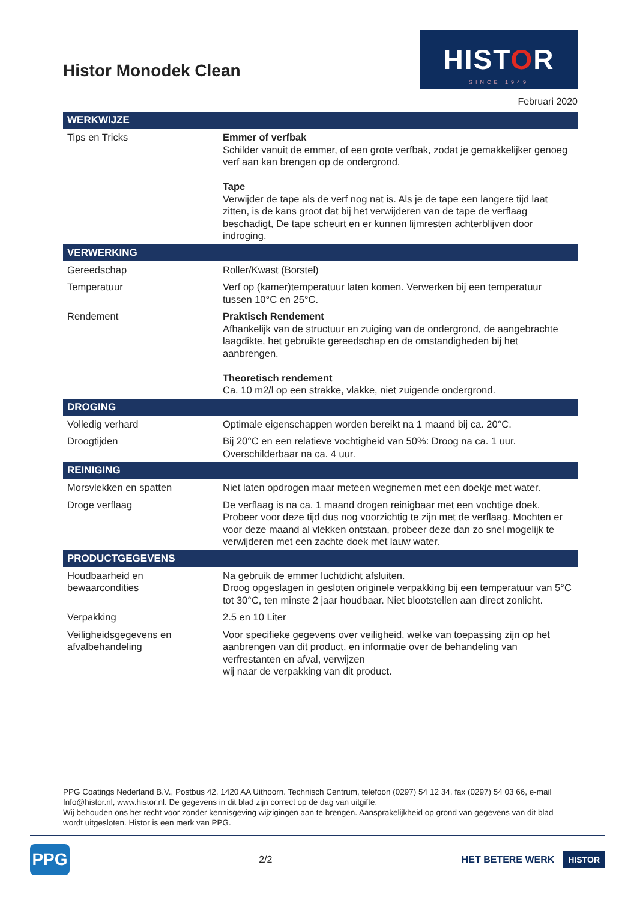Histor Monodek Clean
HISTOR
SINCE 1949
Februari 2020
| WERKWIJZE | |
| --- | --- |
| Tips en Tricks | Emmer of verfbak Schilder vanuit de emmer, of een grote verfbak, zodat je gemakkelijker genoeg verf aan kan brengen op de ondergrond. Tape Verwijder de tape als de verf nog nat is. Als je de tape een langere tijd laat zitten, is de kans groot dat bij het verwijderen van de tape de verflaag beschadigt, De tape scheurt en er kunnen lijmresten achterblijven door indroging. |
| VERWERKING | |
| Gereedschap | Roller/Kwast (Borstel) |
| Temperatuur | Verf op (kamer)temperatuur laten komen. Verwerken bij een temperatuur tussen 10°C en 25°C. |
| Rendement | Praktisch Rendement Afhankelijk van de structuur en zuiging van de ondergrond, de aangebrachte laagdikte, het gebruikte gereedschap en de omstandigheden bij het aanbrengen. Theoretisch rendement Ca. 10 m2/l op een strakke, vlakke, niet zuigende ondergrond. |
| DROGING | |
| Volledig verhard | Optimale eigenschappen worden bereikt na 1 maand bij ca. 20°C. |
| Droogtijden | Bij 20°C en een relatieve vochtigheid van 50%: Droog na ca. 1 uur. Overschilderbaar na ca. 4 uur. |
| REINIGING | |
| Morsvlekken en spatten | Niet laten opdrogen maar meteen wegnemen met een doekje met water. |
| Droge verflaag | De verflaag is na ca. 1 maand drogen reinigbaar met een vochtige doek. Probeer voor deze tijd dus nog voorzichtig te zijn met de verflaag. Mochten er voor deze maand al vlekken ontstaan, probeer deze dan zo snel mogelijk te verwijderen met een zachte doek met lauw water. |
| PRODUCTGEGEVENS | |
| Houdbaarheid en bewaarcondities | Na gebruik de emmer luchtdicht afsluiten. Droog opgeslagen in gesloten originele verpakking bij een temperatuur van 5°C tot 30°C, ten minste 2 jaar houdbaar. Niet blootstellen aan direct zonlicht. |
| Verpakking | 2.5 en 10 Liter |
| Veiligheidsgegevens en afvalbehandeling | Voor specifieke gegevens over veiligheid, welke van toepassing zijn op het aanbrengen van dit product, en informatie over de behandeling van verfrestanten en afval, verwijzen wij naar de verpakking van dit product. |
PPG Coatings Nederland B.V., Postbus 42, 1420 AA Uithoorn. Technisch Centrum, telefoon (0297) 54 12 34, fax (0297) 54 03 66, e-mail Info@histor.nl, www.histor.nl. De gegevens in dit blad zijn correct op de dag van uitgifte.
Wij behouden ons het recht voor zonder kennisgeving wijzigingen aan te brengen. Aansprakelijkheid op grond van gegevens van dit blad wordt uitgesloten. Histor is een merk van PPG.
PPG
2/2 HET BETERE WERK HISTOR